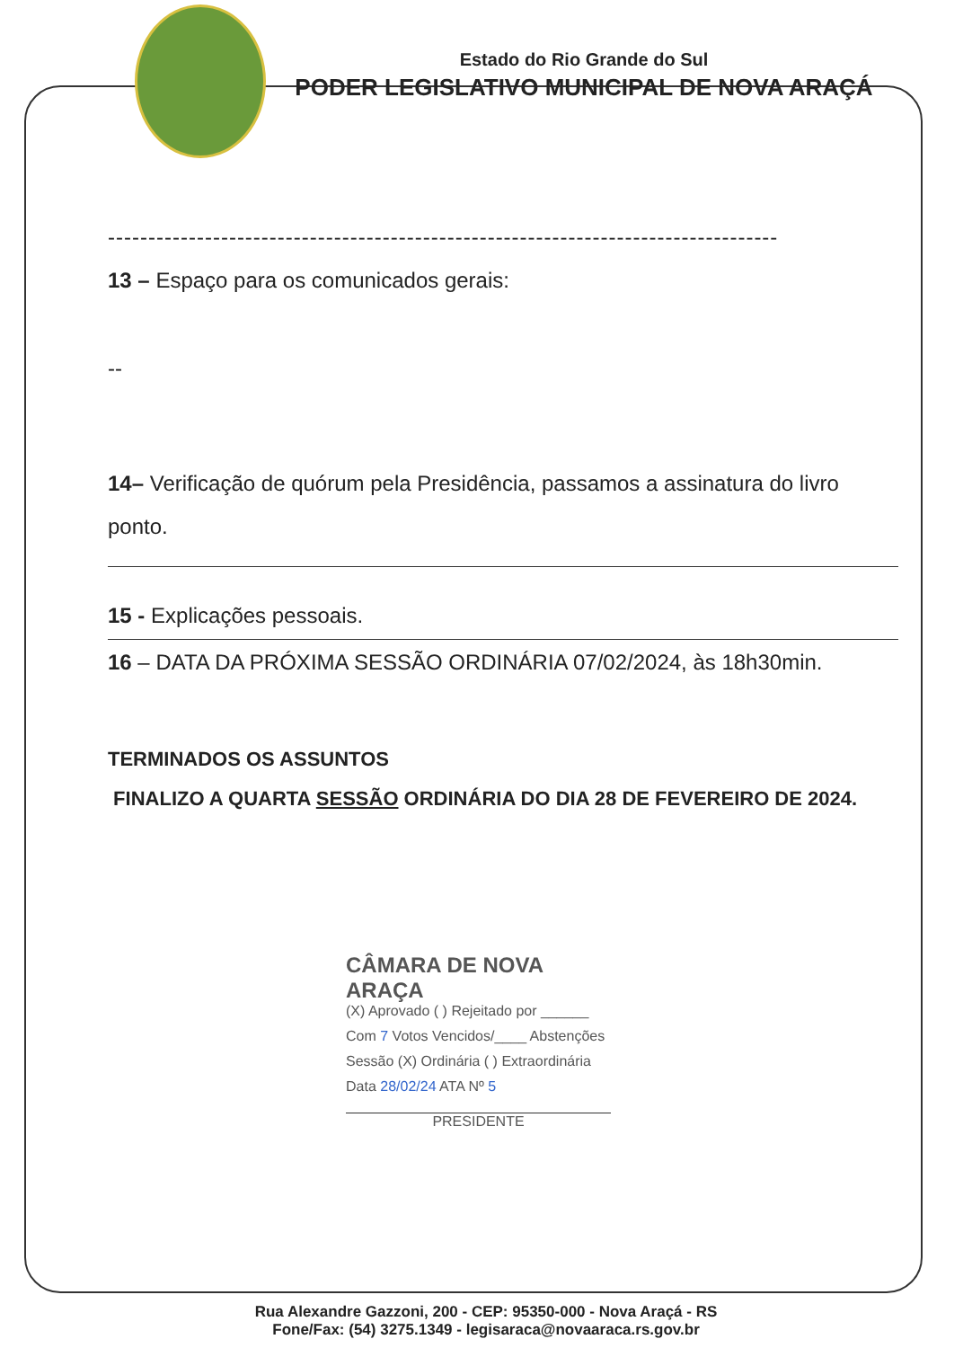Estado do Rio Grande do Sul
PODER LEGISLATIVO MUNICIPAL DE NOVA ARAÇÁ
-----------------------------------------------------------------------------------
13 – Espaço para os comunicados gerais:
--
14– Verificação de quórum pela Presidência, passamos a assinatura do livro ponto.
15 - Explicações pessoais.
16 – DATA DA PRÓXIMA SESSÃO ORDINÁRIA 07/02/2024, às 18h30min.
TERMINADOS OS ASSUNTOS
FINALIZO A QUARTA SESSÃO ORDINÁRIA DO DIA 28 DE FEVEREIRO DE 2024.
CÂMARA DE NOVA ARAÇA
(X) Aprovado ( ) Rejeitado por ______
Com 7 Votos Vencidos/____ Abstenções
Sessão (X) Ordinária ( ) Extraordinária
Data 28/02/24 ATA Nº 5
PRESIDENTE
Rua Alexandre Gazzoni, 200 - CEP: 95350-000 - Nova Araçá - RS
Fone/Fax: (54) 3275.1349 - legisaraca@novaaraca.rs.gov.br